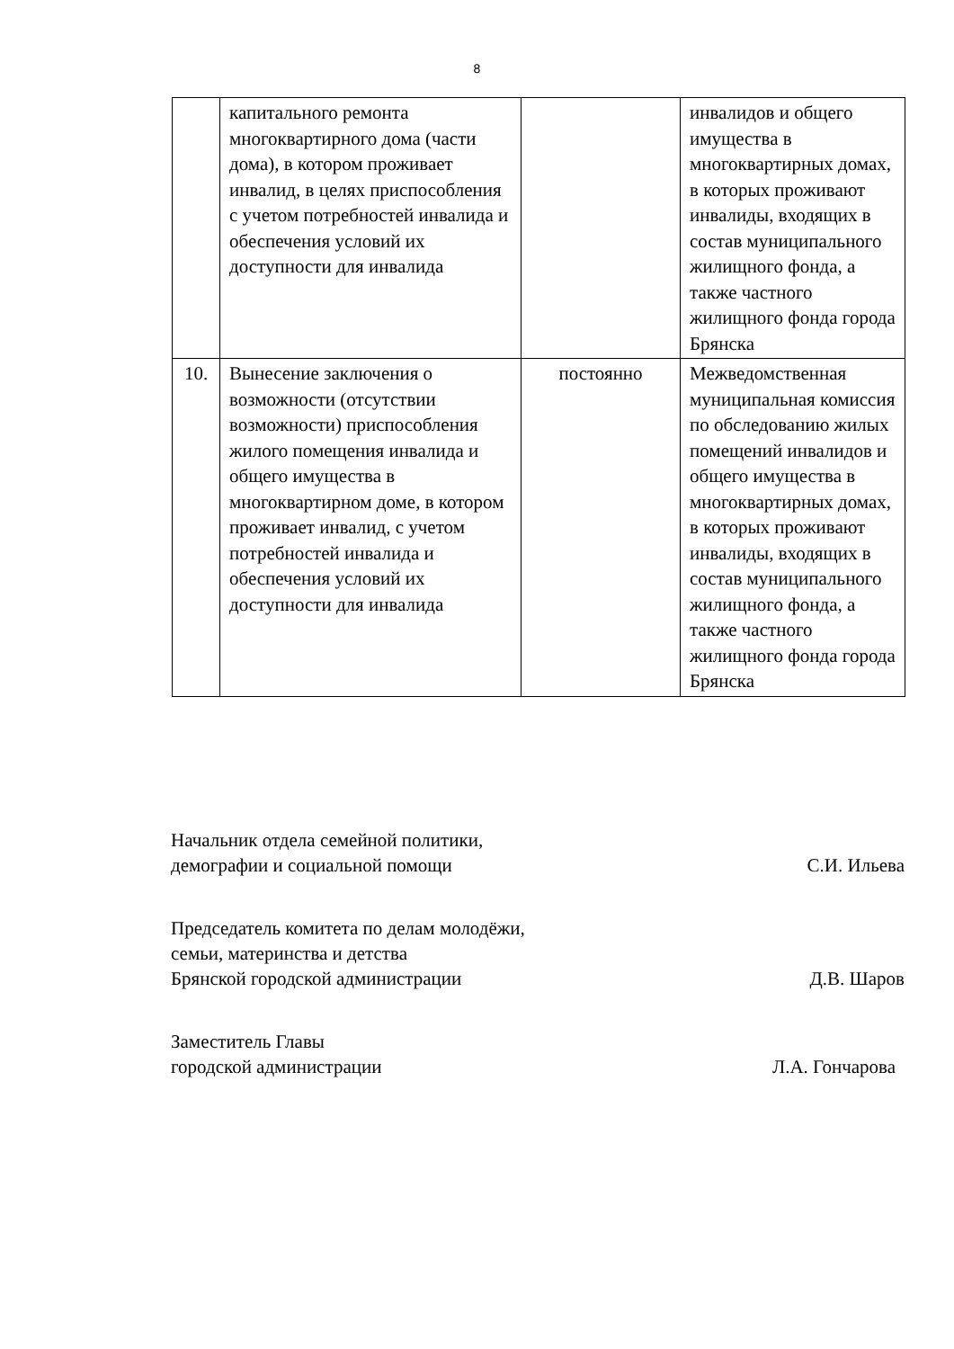8
| | капитального ремонта многоквартирного дома (части дома), в котором проживает инвалид, в целях приспособления с учетом потребностей инвалида и обеспечения условий их доступности для инвалида | | инвалидов и общего имущества в многоквартирных домах, в которых проживают инвалиды, входящих в состав муниципального жилищного фонда, а также частного жилищного фонда города Брянска |
| 10. | Вынесение заключения о возможности (отсутствии возможности) приспособления жилого помещения инвалида и общего имущества в многоквартирном доме, в котором проживает инвалид, с учетом потребностей инвалида и обеспечения условий их доступности для инвалида | постоянно | Межведомственная муниципальная комиссия по обследованию жилых помещений инвалидов и общего имущества в многоквартирных домах, в которых проживают инвалиды, входящих в состав муниципального жилищного фонда, а также частного жилищного фонда города Брянска |
Начальник отдела семейной политики,
демографии и социальной помощи
С.И. Ильева
Председатель комитета по делам молодёжи,
семьи, материнства и детства
Брянской городской администрации
Д.В. Шаров
Заместитель Главы
городской администрации
Л.А. Гончарова